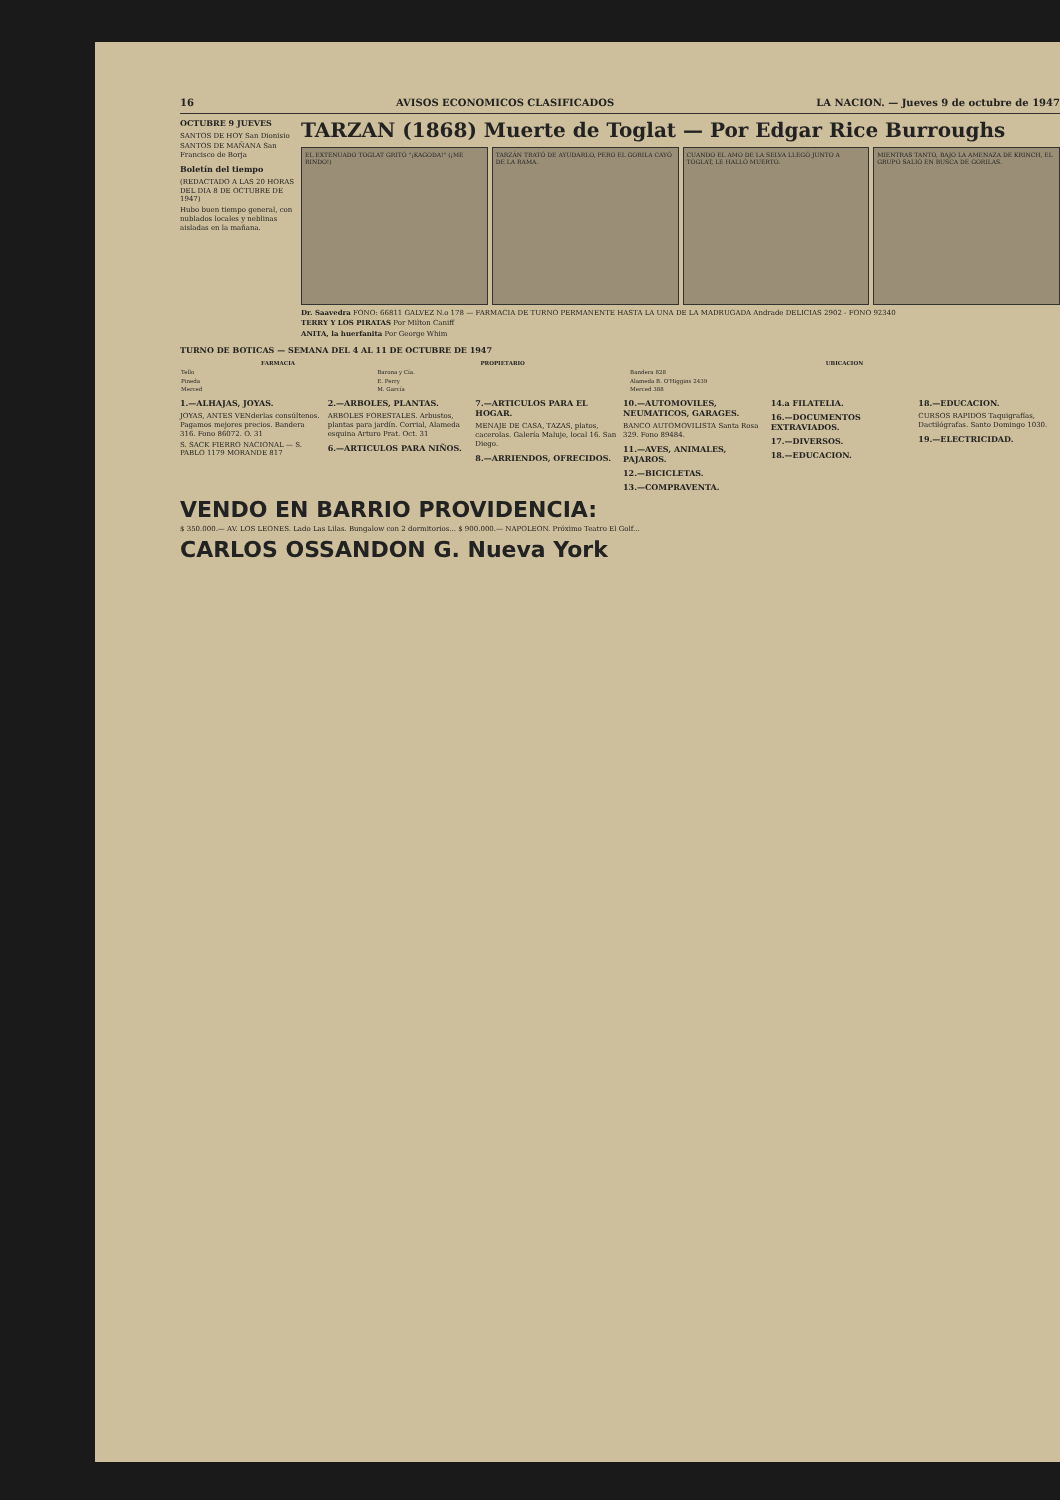16 AVISOS ECONOMICOS CLASIFICADOS LA NACION. — Jueves 9 de octubre de 1947
OCTUBRE 9 JUEVES
SANTOS DE HOY San Dionisio
SANTOS DE MAÑANA San Francisco de Borja
Boletín del tiempo
(REDACTADO A LAS 20 HORAS DEL DIA 8 DE OCTUBRE DE 1947)
Hubo buen tiempo general, con nublados locales y neblinas aisladas en la mañana.
TARZAN (1868) Muerte de Toglat — Por Edgar Rice Burroughs
EL EXTENUADO TOGLAT GRITÓ "¡KAGODA!" (¡ME RINDO!)
TARZÁN TRATÓ DE AYUDARLO, PERO EL GORILA CAYÓ DE LA RAMA.
CUANDO EL AMO DE LA SELVA LLEGÓ JUNTO A TOGLAT, LE HALLÓ MUERTO.
MIENTRAS TANTO, BAJO LA AMENAZA DE KRINCH, EL GRUPO SALIÓ EN BUSCA DE GORILAS.
Dr. Saavedra FONO: 66811 GALVEZ N.o 178 — FARMACIA DE TURNO PERMANENTE HASTA LA UNA DE LA MADRUGADA Andrade DELICIAS 2902 - FONO 92340
TERRY Y LOS PIRATAS Por Milton Caniff
ANITA, la huerfanita Por George Whim
TURNO DE BOTICAS — SEMANA DEL 4 AL 11 DE OCTUBRE DE 1947
| FARMACIA | PROPIETARIO | UBICACION |
| --- | --- | --- |
| Tello | Barona y Cía. | Bandera 828 |
| Pineda | E. Perry | Alameda B. O'Higgins 2439 |
| Merced | M. García | Merced 388 |
1.—ALHAJAS, JOYAS.
JOYAS, ANTES VENderlas consúltenos. Pagamos mejores precios. Bandera 316. Fono 86072. O. 31
S. SACK FIERRO NACIONAL — S. PABLO 1179 MORANDE 817
2.—ARBOLES, PLANTAS.
ARBOLES FORESTALES. Arbustos, plantas para jardín. Corrial, Alameda esquina Arturo Prat. Oct. 31
6.—ARTICULOS PARA NIÑOS.
7.—ARTICULOS PARA EL HOGAR.
MENAJE DE CASA, TAZAS, platos, cacerolas. Galería Maluje, local 16. San Diego.
8.—ARRIENDOS, OFRECIDOS.
10.—AUTOMOVILES, NEUMATICOS, GARAGES.
BANCO AUTOMOVILISTA Santa Rosa 329. Fono 89484.
11.—AVES, ANIMALES, PAJAROS.
12.—BICICLETAS.
13.—COMPRAVENTA.
14.a FILATELIA.
16.—DOCUMENTOS EXTRAVIADOS.
17.—DIVERSOS.
18.—EDUCACION.
18.—EDUCACION.
CURSOS RAPIDOS Taquigrafías, Dactilógrafas. Santo Domingo 1030.
19.—ELECTRICIDAD.
VENDO EN BARRIO PROVIDENCIA:
$ 350.000.— AV. LOS LEONES. Lado Las Lilas. Bungalow con 2 dormitorios... $ 900.000.— NAPOLEON. Próximo Teatro El Golf...
CARLOS OSSANDON G. Nueva York